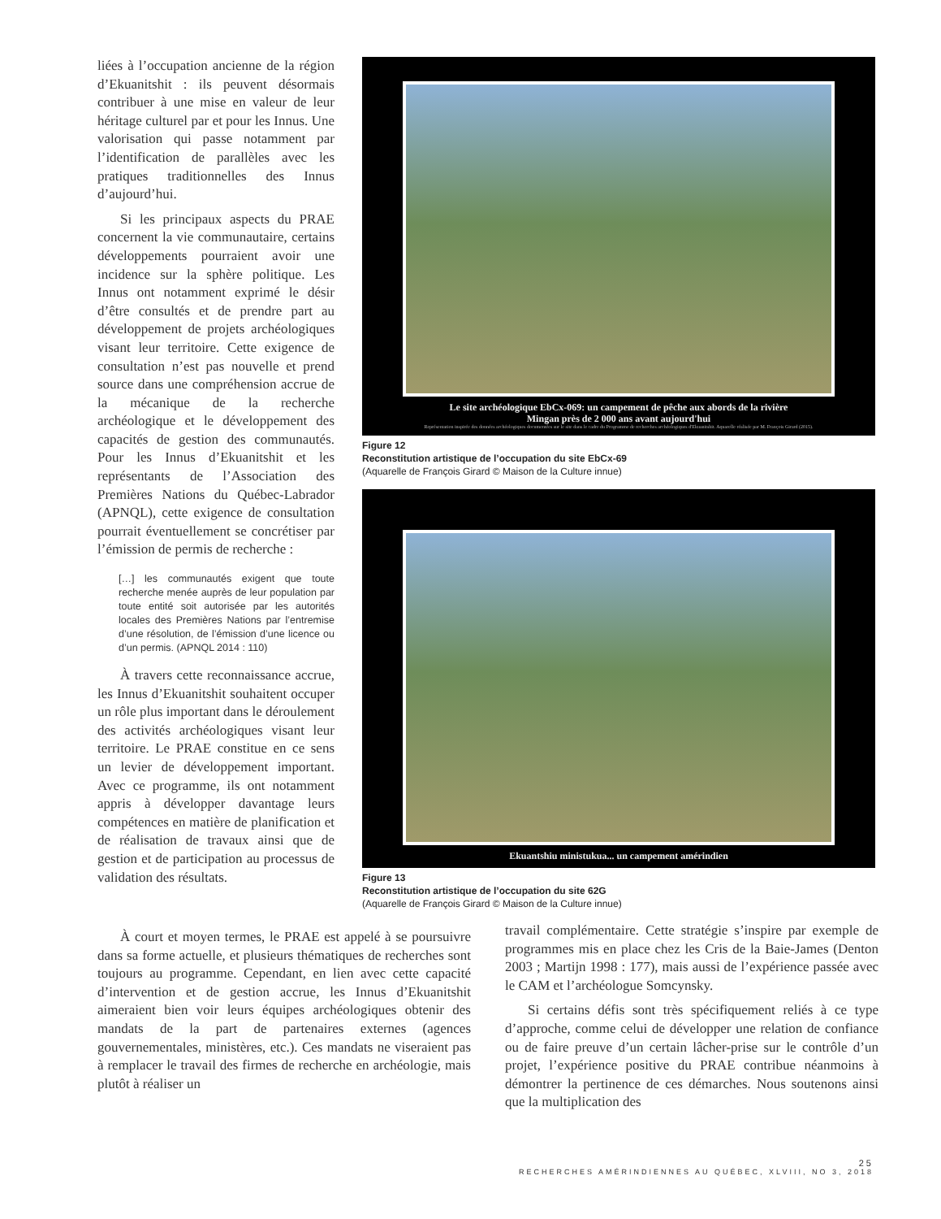liées à l’occupation ancienne de la région d’Ekuanitshit : ils peuvent désormais contribuer à une mise en valeur de leur héritage culturel par et pour les Innus. Une valorisation qui passe notamment par l’identification de parallèles avec les pratiques traditionnelles des Innus d’aujourd’hui.
Si les principaux aspects du PRAE concernent la vie communautaire, certains développements pourraient avoir une incidence sur la sphère politique. Les Innus ont notamment exprimé le désir d’être consultés et de prendre part au développement de projets archéologiques visant leur territoire. Cette exigence de consultation n’est pas nouvelle et prend source dans une compréhension accrue de la mécanique de la recherche archéologique et le développement des capacités de gestion des communautés. Pour les Innus d’Ekuanitshit et les représentants de l’Association des Premières Nations du Québec-Labrador (APNQL), cette exigence de consultation pourrait éventuellement se concrétiser par l’émission de permis de recherche :
[…] les communautés exigent que toute recherche menée auprès de leur population par toute entité soit autorisée par les autorités locales des Premières Nations par l’entremise d’une résolution, de l’émission d’une licence ou d’un permis. (APNQL 2014 : 110)
À travers cette reconnaissance accrue, les Innus d’Ekuanitshit souhaitent occuper un rôle plus important dans le déroulement des activités archéologiques visant leur territoire. Le PRAE constitue en ce sens un levier de développement important. Avec ce programme, ils ont notamment appris à développer davantage leurs compétences en matière de planification et de réalisation de travaux ainsi que de gestion et de participation au processus de validation des résultats.
Le site archéologique EbCx-069: un campement de pêche aux abords de la rivière
Mingan près de 2 000 ans avant aujourd'hui
Représentation inspirée des données archéologiques documentées sur le site dans le cadre du Programme de recherches archéologiques d'Ekuanitshit. Aquarelle réalisée par M. François Girard (2015).
Figure 12
Reconstitution artistique de l’occupation du site EbCx-69
(Aquarelle de François Girard © Maison de la Culture innue)
Ekuantshiu ministukua... un campement amérindien
Figure 13
Reconstitution artistique de l’occupation du site 62G
(Aquarelle de François Girard © Maison de la Culture innue)
À court et moyen termes, le PRAE est appelé à se poursuivre dans sa forme actuelle, et plusieurs thématiques de recherches sont toujours au programme. Cependant, en lien avec cette capacité d’intervention et de gestion accrue, les Innus d’Ekuanitshit aimeraient bien voir leurs équipes archéologiques obtenir des mandats de la part de partenaires externes (agences gouvernementales, ministères, etc.). Ces mandats ne viseraient pas à remplacer le travail des firmes de recherche en archéologie, mais plutôt à réaliser un
travail complémentaire. Cette stratégie s’inspire par exemple de programmes mis en place chez les Cris de la Baie-James (Denton 2003 ; Martijn 1998 : 177), mais aussi de l’expérience passée avec le CAM et l’archéologue Somcynsky.
Si certains défis sont très spécifiquement reliés à ce type d’approche, comme celui de développer une relation de confiance ou de faire preuve d’un certain lâcher-prise sur le contrôle d’un projet, l’expérience positive du PRAE contribue néanmoins à démontrer la pertinence de ces démarches. Nous soutenons ainsi que la multiplication des
25
RECHERCHES AMÉRINDIENNES AU QUÉBEC, XLVIII, NO 3, 2018